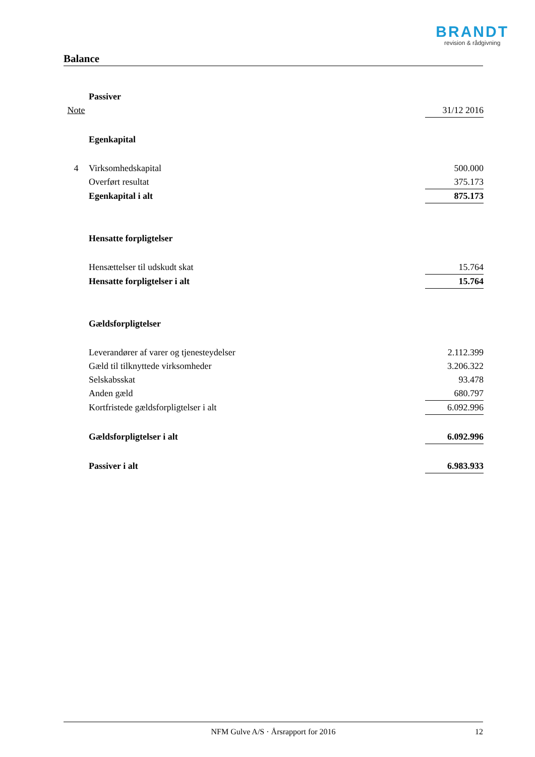BRANDT
revision & rådgivning
Balance
| | Passiver | |
| Note | | 31/12 2016 |
| | Egenkapital | |
| 4 | Virksomhedskapital | 500.000 |
| | Overført resultat | 375.173 |
| | Egenkapital i alt | 875.173 |
| | Hensatte forpligtelser | |
| | Hensættelser til udskudt skat | 15.764 |
| | Hensatte forpligtelser i alt | 15.764 |
| | Gældsforpligtelser | |
| | Leverandører af varer og tjenesteydelser | 2.112.399 |
| | Gæld til tilknyttede virksomheder | 3.206.322 |
| | Selskabsskat | 93.478 |
| | Anden gæld | 680.797 |
| | Kortfristede gældsforpligtelser i alt | 6.092.996 |
| | Gældsforpligtelser i alt | 6.092.996 |
| | Passiver i alt | 6.983.933 |
NFM Gulve A/S · Årsrapport for 2016 12